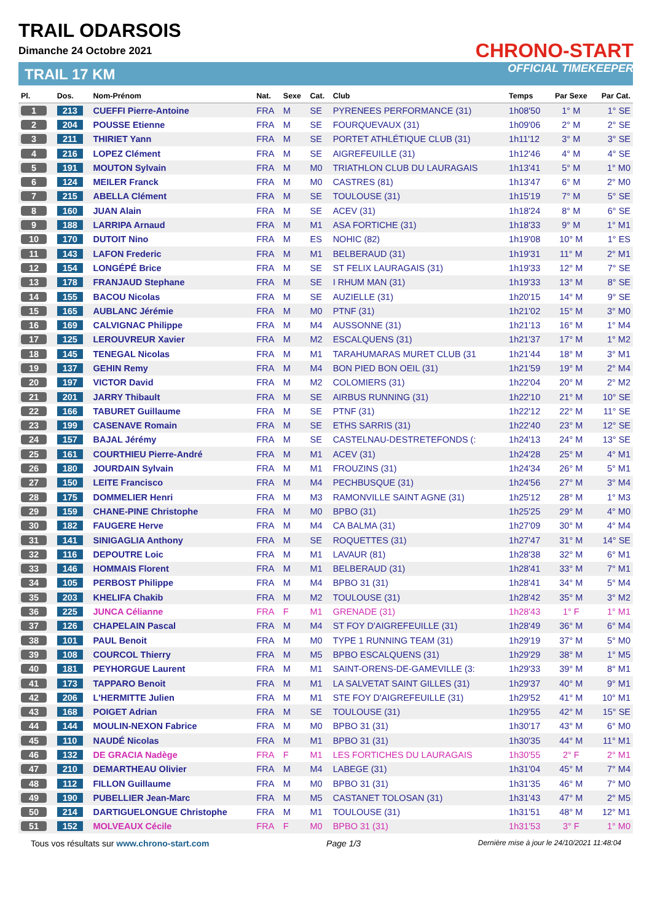TRAIL ODARSOIS
Dimanche 24 Octobre 2021
TRAIL 17 KM
CHRONO-START
OFFICIAL TIMEKEEPER
| Pl. | Dos. | Nom-Prénom | Nat. | Sexe | Cat. | Club | Temps | Par Sexe | Par Cat. |
| --- | --- | --- | --- | --- | --- | --- | --- | --- | --- |
| 1 | 213 | CUEFFI Pierre-Antoine | FRA | M | SE | PYRENEES PERFORMANCE (31) | 1h08'50 | 1° M | 1° SE |
| 2 | 204 | POUSSE Etienne | FRA | M | SE | FOURQUEVAUX (31) | 1h09'06 | 2° M | 2° SE |
| 3 | 211 | THIRIET Yann | FRA | M | SE | PORTET ATHLÉTIQUE CLUB (31) | 1h11'12 | 3° M | 3° SE |
| 4 | 216 | LOPEZ Clément | FRA | M | SE | AIGREFEUILLE (31) | 1h12'46 | 4° M | 4° SE |
| 5 | 191 | MOUTON Sylvain | FRA | M | M0 | TRIATHLON CLUB DU LAURAGAIS | 1h13'41 | 5° M | 1° M0 |
| 6 | 124 | MEILER Franck | FRA | M | M0 | CASTRES (81) | 1h13'47 | 6° M | 2° M0 |
| 7 | 215 | ABELLA Clément | FRA | M | SE | TOULOUSE (31) | 1h15'19 | 7° M | 5° SE |
| 8 | 160 | JUAN Alain | FRA | M | SE | ACEV (31) | 1h18'24 | 8° M | 6° SE |
| 9 | 188 | LARRIPA Arnaud | FRA | M | M1 | ASA FORTICHE (31) | 1h18'33 | 9° M | 1° M1 |
| 10 | 170 | DUTOIT Nino | FRA | M | ES | NOHIC (82) | 1h19'08 | 10° M | 1° ES |
| 11 | 143 | LAFON Frederic | FRA | M | M1 | BELBERAUD (31) | 1h19'31 | 11° M | 2° M1 |
| 12 | 154 | LONGÉPÉ Brice | FRA | M | SE | ST FELIX LAURAGAIS (31) | 1h19'33 | 12° M | 7° SE |
| 13 | 178 | FRANJAUD Stephane | FRA | M | SE | I RHUM MAN (31) | 1h19'33 | 13° M | 8° SE |
| 14 | 155 | BACOU Nicolas | FRA | M | SE | AUZIELLE (31) | 1h20'15 | 14° M | 9° SE |
| 15 | 165 | AUBLANC Jérémie | FRA | M | M0 | PTNF (31) | 1h21'02 | 15° M | 3° M0 |
| 16 | 169 | CALVIGNAC Philippe | FRA | M | M4 | AUSSONNE (31) | 1h21'13 | 16° M | 1° M4 |
| 17 | 125 | LEROUVREUR Xavier | FRA | M | M2 | ESCALQUENS (31) | 1h21'37 | 17° M | 1° M2 |
| 18 | 145 | TENEGAL Nicolas | FRA | M | M1 | TARAHUMARAS MURET CLUB (31 | 1h21'44 | 18° M | 3° M1 |
| 19 | 137 | GEHIN Remy | FRA | M | M4 | BON PIED BON OEIL (31) | 1h21'59 | 19° M | 2° M4 |
| 20 | 197 | VICTOR David | FRA | M | M2 | COLOMIERS (31) | 1h22'04 | 20° M | 2° M2 |
| 21 | 201 | JARRY Thibault | FRA | M | SE | AIRBUS RUNNING (31) | 1h22'10 | 21° M | 10° SE |
| 22 | 166 | TABURET Guillaume | FRA | M | SE | PTNF (31) | 1h22'12 | 22° M | 11° SE |
| 23 | 199 | CASENAVE Romain | FRA | M | SE | ETHS SARRIS (31) | 1h22'40 | 23° M | 12° SE |
| 24 | 157 | BAJAL Jérémy | FRA | M | SE | CASTELNAU-DESTRETEFONDS (: | 1h24'13 | 24° M | 13° SE |
| 25 | 161 | COURTHIEU Pierre-André | FRA | M | M1 | ACEV (31) | 1h24'28 | 25° M | 4° M1 |
| 26 | 180 | JOURDAIN Sylvain | FRA | M | M1 | FROUZINS (31) | 1h24'34 | 26° M | 5° M1 |
| 27 | 150 | LEITE Francisco | FRA | M | M4 | PECHBUSQUE (31) | 1h24'56 | 27° M | 3° M4 |
| 28 | 175 | DOMMELIER Henri | FRA | M | M3 | RAMONVILLE SAINT AGNE (31) | 1h25'12 | 28° M | 1° M3 |
| 29 | 159 | CHANE-PINE Christophe | FRA | M | M0 | BPBO (31) | 1h25'25 | 29° M | 4° M0 |
| 30 | 182 | FAUGERE Herve | FRA | M | M4 | CA BALMA (31) | 1h27'09 | 30° M | 4° M4 |
| 31 | 141 | SINIGAGLIA Anthony | FRA | M | SE | ROQUETTES (31) | 1h27'47 | 31° M | 14° SE |
| 32 | 116 | DEPOUTRE Loic | FRA | M | M1 | LAVAUR (81) | 1h28'38 | 32° M | 6° M1 |
| 33 | 146 | HOMMAIS Florent | FRA | M | M1 | BELBERAUD (31) | 1h28'41 | 33° M | 7° M1 |
| 34 | 105 | PERBOST Philippe | FRA | M | M4 | BPBO 31 (31) | 1h28'41 | 34° M | 5° M4 |
| 35 | 203 | KHELIFA Chakib | FRA | M | M2 | TOULOUSE (31) | 1h28'42 | 35° M | 3° M2 |
| 36 | 225 | JUNCA Célianne | FRA | F | M1 | GRENADE (31) | 1h28'43 | 1° F | 1° M1 |
| 37 | 126 | CHAPELAIN Pascal | FRA | M | M4 | ST FOY D'AIGREFEUILLE (31) | 1h28'49 | 36° M | 6° M4 |
| 38 | 101 | PAUL Benoit | FRA | M | M0 | TYPE 1 RUNNING TEAM (31) | 1h29'19 | 37° M | 5° M0 |
| 39 | 108 | COURCOL Thierry | FRA | M | M5 | BPBO ESCALQUENS (31) | 1h29'29 | 38° M | 1° M5 |
| 40 | 181 | PEYHORGUE Laurent | FRA | M | M1 | SAINT-ORENS-DE-GAMEVILLE (3: | 1h29'33 | 39° M | 8° M1 |
| 41 | 173 | TAPPARO Benoit | FRA | M | M1 | LA SALVETAT SAINT GILLES (31) | 1h29'37 | 40° M | 9° M1 |
| 42 | 206 | L'HERMITTE Julien | FRA | M | M1 | STE FOY D'AIGREFEUILLE (31) | 1h29'52 | 41° M | 10° M1 |
| 43 | 168 | POIGET Adrian | FRA | M | SE | TOULOUSE (31) | 1h29'55 | 42° M | 15° SE |
| 44 | 144 | MOULIN-NEXON Fabrice | FRA | M | M0 | BPBO 31 (31) | 1h30'17 | 43° M | 6° M0 |
| 45 | 110 | NAUDÉ Nicolas | FRA | M | M1 | BPBO 31 (31) | 1h30'35 | 44° M | 11° M1 |
| 46 | 132 | DE GRACIA Nadège | FRA | F | M1 | LES FORTICHES DU LAURAGAIS | 1h30'55 | 2° F | 2° M1 |
| 47 | 210 | DEMARTHEAU Olivier | FRA | M | M4 | LABEGE (31) | 1h31'04 | 45° M | 7° M4 |
| 48 | 112 | FILLON Guillaume | FRA | M | M0 | BPBO 31 (31) | 1h31'35 | 46° M | 7° M0 |
| 49 | 190 | PUBELLIER Jean-Marc | FRA | M | M5 | CASTANET TOLOSAN (31) | 1h31'43 | 47° M | 2° M5 |
| 50 | 214 | DARTIGUELONGUE Christophe | FRA | M | M1 | TOULOUSE (31) | 1h31'51 | 48° M | 12° M1 |
| 51 | 152 | MOLVEAUX Cécile | FRA | F | M0 | BPBO 31 (31) | 1h31'53 | 3° F | 1° M0 |
Tous vos résultats sur www.chrono-start.com Page 1/3 Dernière mise à jour le 24/10/2021 11:48:04